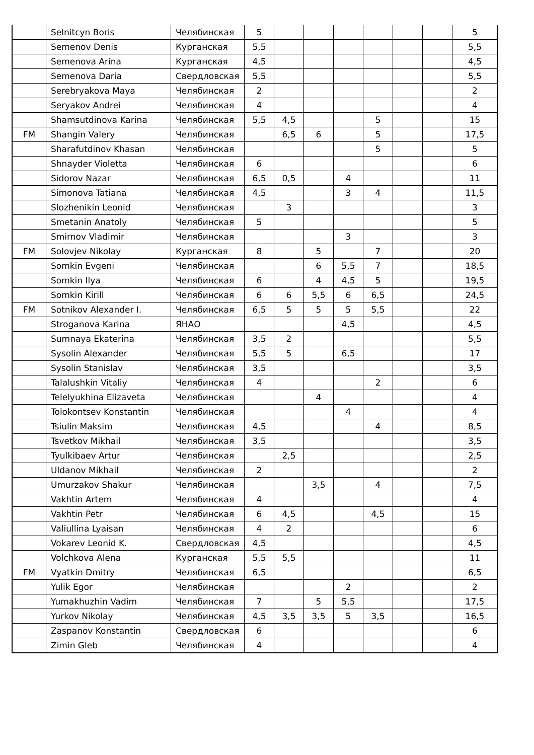| | Selnitcyn Boris | Челябинская | 5 | | | | | | | 5 |
| | Semenov Denis | Курганская | 5,5 | | | | | | | 5,5 |
| | Semenova Arina | Курганская | 4,5 | | | | | | | 4,5 |
| | Semenova Daria | Свердловская | 5,5 | | | | | | | 5,5 |
| | Serebryakova Maya | Челябинская | 2 | | | | | | | 2 |
| | Seryakov Andrei | Челябинская | 4 | | | | | | | 4 |
| | Shamsutdinova Karina | Челябинская | 5,5 | 4,5 | | | 5 | | | 15 |
| FM | Shangin Valery | Челябинская | | 6,5 | 6 | | 5 | | | 17,5 |
| | Sharafutdinov Khasan | Челябинская | | | | | 5 | | | 5 |
| | Shnayder Violetta | Челябинская | 6 | | | | | | | 6 |
| | Sidorov Nazar | Челябинская | 6,5 | 0,5 | | 4 | | | | 11 |
| | Simonova Tatiana | Челябинская | 4,5 | | | 3 | 4 | | | 11,5 |
| | Slozhenikin Leonid | Челябинская | | 3 | | | | | | 3 |
| | Smetanin Anatoly | Челябинская | 5 | | | | | | | 5 |
| | Smirnov Vladimir | Челябинская | | | | 3 | | | | 3 |
| FM | Solovjev Nikolay | Курганская | 8 | | 5 | | 7 | | | 20 |
| | Somkin Evgeni | Челябинская | | | 6 | 5,5 | 7 | | | 18,5 |
| | Somkin Ilya | Челябинская | 6 | | 4 | 4,5 | 5 | | | 19,5 |
| | Somkin Kirill | Челябинская | 6 | 6 | 5,5 | 6 | 6,5 | | | 24,5 |
| FM | Sotnikov Alexander I. | Челябинская | 6,5 | 5 | 5 | 5 | 5,5 | | | 22 |
| | Stroganova Karina | ЯНАО | | | | 4,5 | | | | 4,5 |
| | Sumnaya Ekaterina | Челябинская | 3,5 | 2 | | | | | | 5,5 |
| | Sysolin Alexander | Челябинская | 5,5 | 5 | | 6,5 | | | | 17 |
| | Sysolin Stanislav | Челябинская | 3,5 | | | | | | | 3,5 |
| | Talalushkin Vitaliy | Челябинская | 4 | | | | 2 | | | 6 |
| | Telelyukhina Elizaveta | Челябинская | | | 4 | | | | | 4 |
| | Tolokontsev Konstantin | Челябинская | | | | 4 | | | | 4 |
| | Tsiulin Maksim | Челябинская | 4,5 | | | | 4 | | | 8,5 |
| | Tsvetkov Mikhail | Челябинская | 3,5 | | | | | | | 3,5 |
| | Tyulkibaev Artur | Челябинская | | 2,5 | | | | | | 2,5 |
| | Uldanov Mikhail | Челябинская | 2 | | | | | | | 2 |
| | Umurzakov Shakur | Челябинская | | | 3,5 | | 4 | | | 7,5 |
| | Vakhtin Artem | Челябинская | 4 | | | | | | | 4 |
| | Vakhtin Petr | Челябинская | 6 | 4,5 | | | 4,5 | | | 15 |
| | Valiullina Lyaisan | Челябинская | 4 | 2 | | | | | | 6 |
| | Vokarev Leonid K. | Свердловская | 4,5 | | | | | | | 4,5 |
| | Volchkova Alena | Курганская | 5,5 | 5,5 | | | | | | 11 |
| FM | Vyatkin Dmitry | Челябинская | 6,5 | | | | | | | 6,5 |
| | Yulik Egor | Челябинская | | | | 2 | | | | 2 |
| | Yumakhuzhin Vadim | Челябинская | 7 | | 5 | 5,5 | | | | 17,5 |
| | Yurkov Nikolay | Челябинская | 4,5 | 3,5 | 3,5 | 5 | 3,5 | | | 16,5 |
| | Zaspanov Konstantin | Свердловская | 6 | | | | | | | 6 |
| | Zimin Gleb | Челябинская | 4 | | | | | | | 4 |